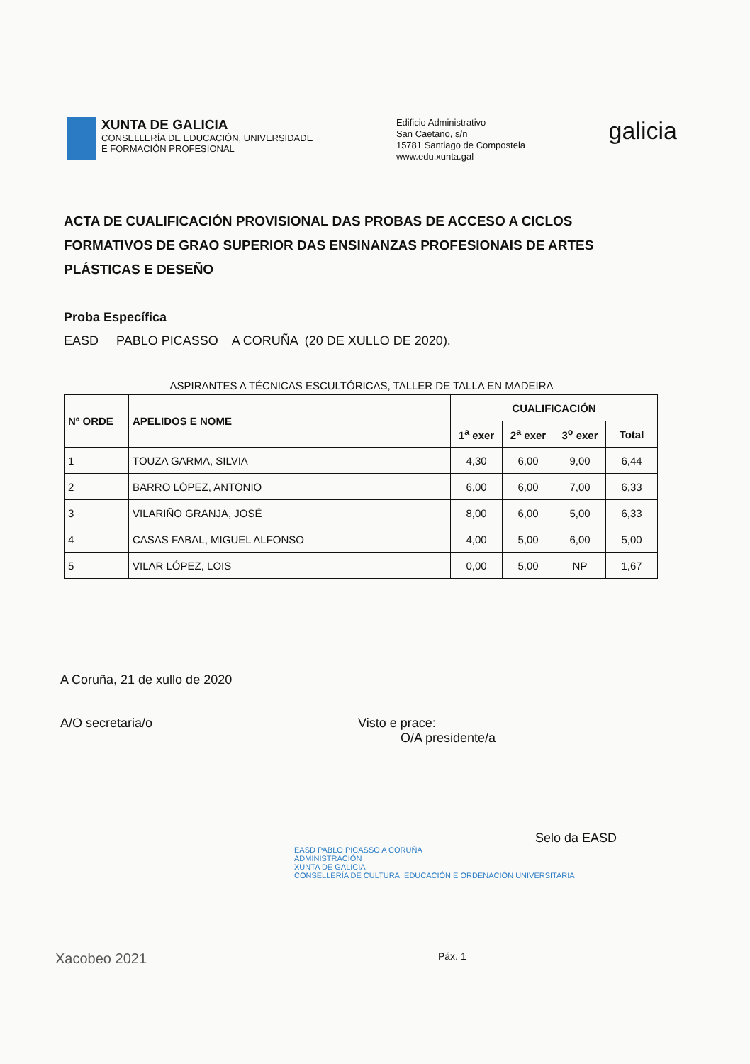XUNTA DE GALICIA
CONSELLERÍA DE EDUCACIÓN, UNIVERSIDADE
E FORMACIÓN PROFESIONAL
Edificio Administrativo
San Caetano, s/n
15781 Santiago de Compostela
www.edu.xunta.gal
galicia
ACTA DE CUALIFICACIÓN PROVISIONAL DAS PROBAS DE ACCESO A CICLOS FORMATIVOS DE GRAO SUPERIOR DAS ENSINANZAS PROFESIONAIS DE ARTES PLÁSTICAS E DESEÑO
Proba Específica
EASD PABLO PICASSO A CORUÑA (20 DE XULLO DE 2020).
ASPIRANTES A TÉCNICAS ESCULTÓRICAS, TALLER DE TALLA EN MADEIRA
| Nº ORDE | APELIDOS E NOME | CUALIFICACIÓN | | | |
| --- | --- | --- | --- | --- | --- |
| | | 1<sup>a</sup> exer | 2<sup>a</sup> exer | 3<sup>o</sup> exer | Total |
| 1 | TOUZA GARMA, SILVIA | 4,30 | 6,00 | 9,00 | 6,44 |
| 2 | BARRO LÓPEZ, ANTONIO | 6,00 | 6,00 | 7,00 | 6,33 |
| 3 | VILARIÑO GRANJA, JOSÉ | 8,00 | 6,00 | 5,00 | 6,33 |
| 4 | CASAS FABAL, MIGUEL ALFONSO | 4,00 | 5,00 | 6,00 | 5,00 |
| 5 | VILAR LÓPEZ, LOIS | 0,00 | 5,00 | NP | 1,67 |
A Coruña, 21 de xullo de 2020
A/O secretaria/o Visto e prace:
O/A presidente/a
Selo da EASD
EASD PABLO PICASSO A CORUÑA
ADMINISTRACIÓN
XUNTA DE GALICIA
CONSELLERÍA DE CULTURA, EDUCACIÓN E ORDENACIÓN UNIVERSITARIA
Xacobeo 2021 Páx. 1